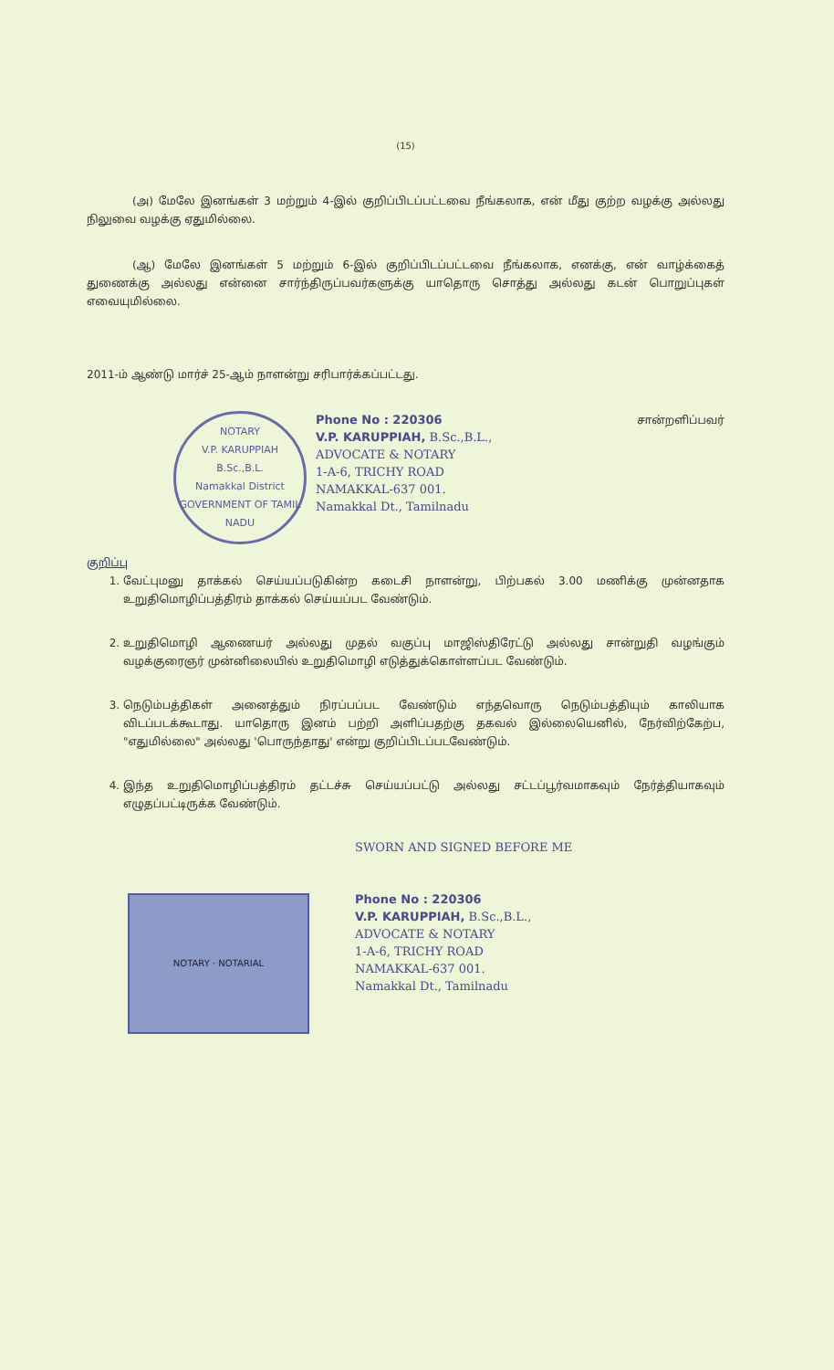(15)
(அ) மேலே இனங்கள் 3 மற்றும் 4-இல் குறிப்பிடப்பட்டவை நீங்கலாக, என் மீது குற்ற வழக்கு அல்லது நிலுவை வழக்கு ஏதுமில்லை.
(ஆ) மேலே இனங்கள் 5 மற்றும் 6-இல் குறிப்பிடப்பட்டவை நீங்கலாக, எனக்கு, என் வாழ்க்கைத் துணைக்கு அல்லது என்னை சார்ந்திருப்பவர்களுக்கு யாதொரு சொத்து அல்லது கடன் பொறுப்புகள் எவையுமில்லை.
2011-ம் ஆண்டு மார்ச் 25-ஆம் நாளன்று சரிபார்க்கப்பட்டது.
NOTARY
V.P. KARUPPIAH
B.Sc.,B.L.
Namakkal District
GOVERNMENT OF TAMIL NADU
Phone No : 220306
V.P. KARUPPIAH, B.Sc.,B.L.,
ADVOCATE & NOTARY
1-A-6, TRICHY ROAD
NAMAKKAL-637 001.
Namakkal Dt., Tamilnadu
சான்றளிப்பவர்
குறிப்பு
1. வேட்புமனு தாக்கல் செய்யப்படுகின்ற கடைசி நாளன்று, பிற்பகல் 3.00 மணிக்கு முன்னதாக உறுதிமொழிப்பத்திரம் தாக்கல் செய்யப்பட வேண்டும்.
2. உறுதிமொழி ஆணையர் அல்லது முதல் வகுப்பு மாஜிஸ்திரேட்டு அல்லது சான்றுதி வழங்கும் வழக்குரைஞர் முன்னிலையில் உறுதிமொழி எடுத்துக்கொள்ளப்பட வேண்டும்.
3. நெடும்பத்திகள் அனைத்தும் நிரப்பப்பட வேண்டும் எந்தவொரு நெடும்பத்தியும் காலியாக விடப்படக்கூடாது. யாதொரு இனம் பற்றி அளிப்பதற்கு தகவல் இல்லையெனில், நேர்விற்கேற்ப, "எதுமில்லை" அல்லது 'பொருந்தாது' என்று குறிப்பிடப்படவேண்டும்.
4. இந்த உறுதிமொழிப்பத்திரம் தட்டச்சு செய்யப்பட்டு அல்லது சட்டப்பூர்வமாகவும் நேர்த்தியாகவும் எழுதப்பட்டிருக்க வேண்டும்.
NOTARY · NOTARIAL
SWORN AND SIGNED BEFORE ME
Phone No : 220306
V.P. KARUPPIAH, B.Sc.,B.L.,
ADVOCATE & NOTARY
1-A-6, TRICHY ROAD
NAMAKKAL-637 001.
Namakkal Dt., Tamilnadu